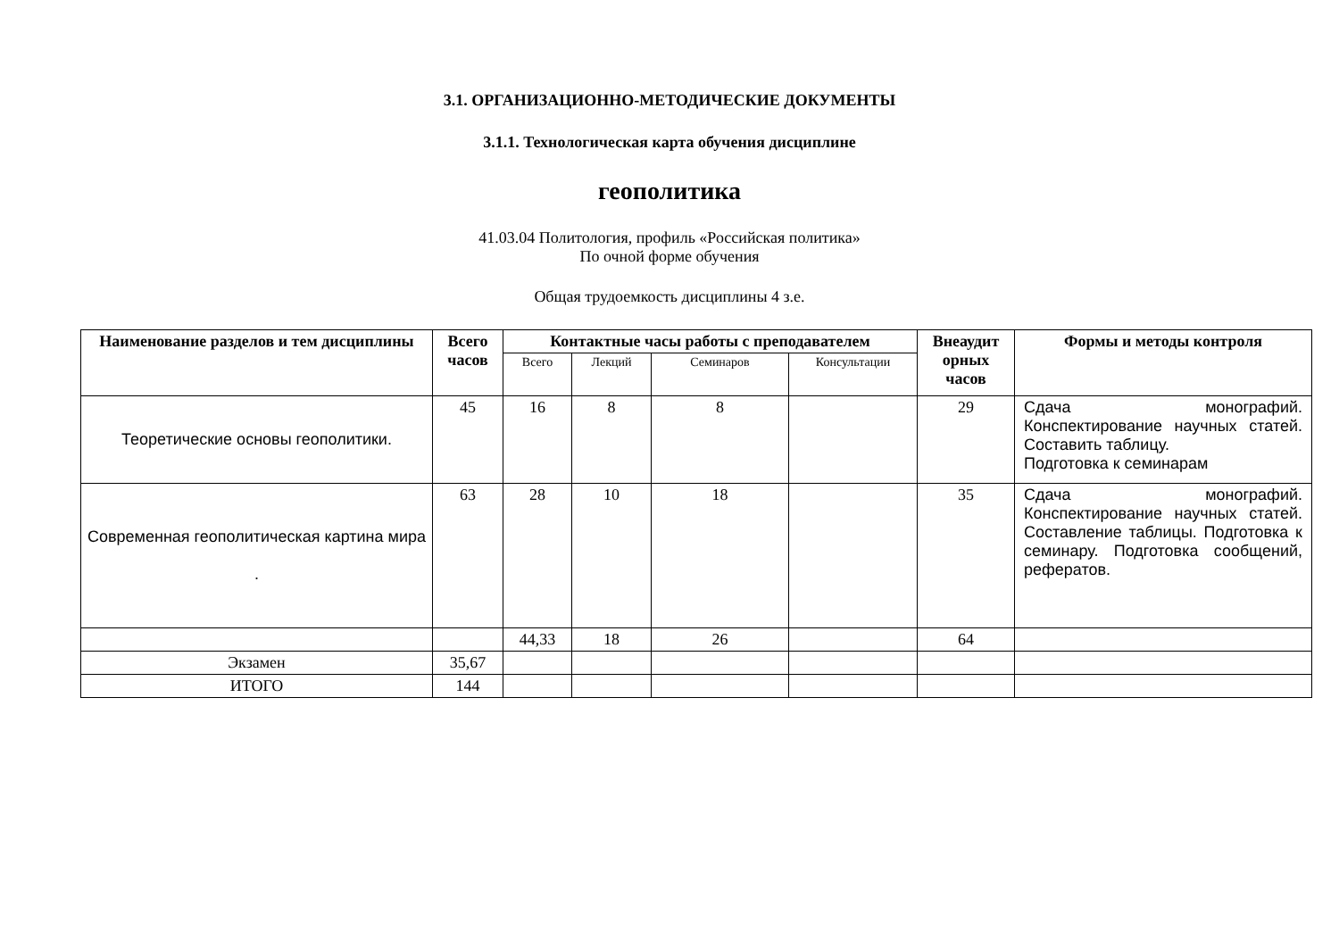3.1. ОРГАНИЗАЦИОННО-МЕТОДИЧЕСКИЕ ДОКУМЕНТЫ
3.1.1. Технологическая карта обучения дисциплине
геополитика
41.03.04 Политология, профиль «Российская политика»
По очной форме обучения
Общая трудоемкость дисциплины 4 з.е.
| Наименование разделов и тем дисциплины | Всего часов | Контактные часы работы с преподавателем | | | | Внеаудит орных часов | Формы и методы контроля |
| --- | --- | --- | --- | --- | --- | --- | --- |
| | | Всего | Лекций | Семинаров | Консультации | | |
| Теоретические основы геополитики. | 45 | 16 | 8 | 8 | | 29 | Сдача монографий. Конспектирование научных статей. Составить таблицу. Подготовка к семинарам |
| Современная геополитическая картина мира . | 63 | 28 | 10 | 18 | | 35 | Сдача монографий. Конспектирование научных статей. Составление таблицы. Подготовка к семинару. Подготовка сообщений, рефератов. |
| | | 44,33 | 18 | 26 | | 64 | |
| Экзамен | 35,67 | | | | | | |
| ИТОГО | 144 | | | | | | |